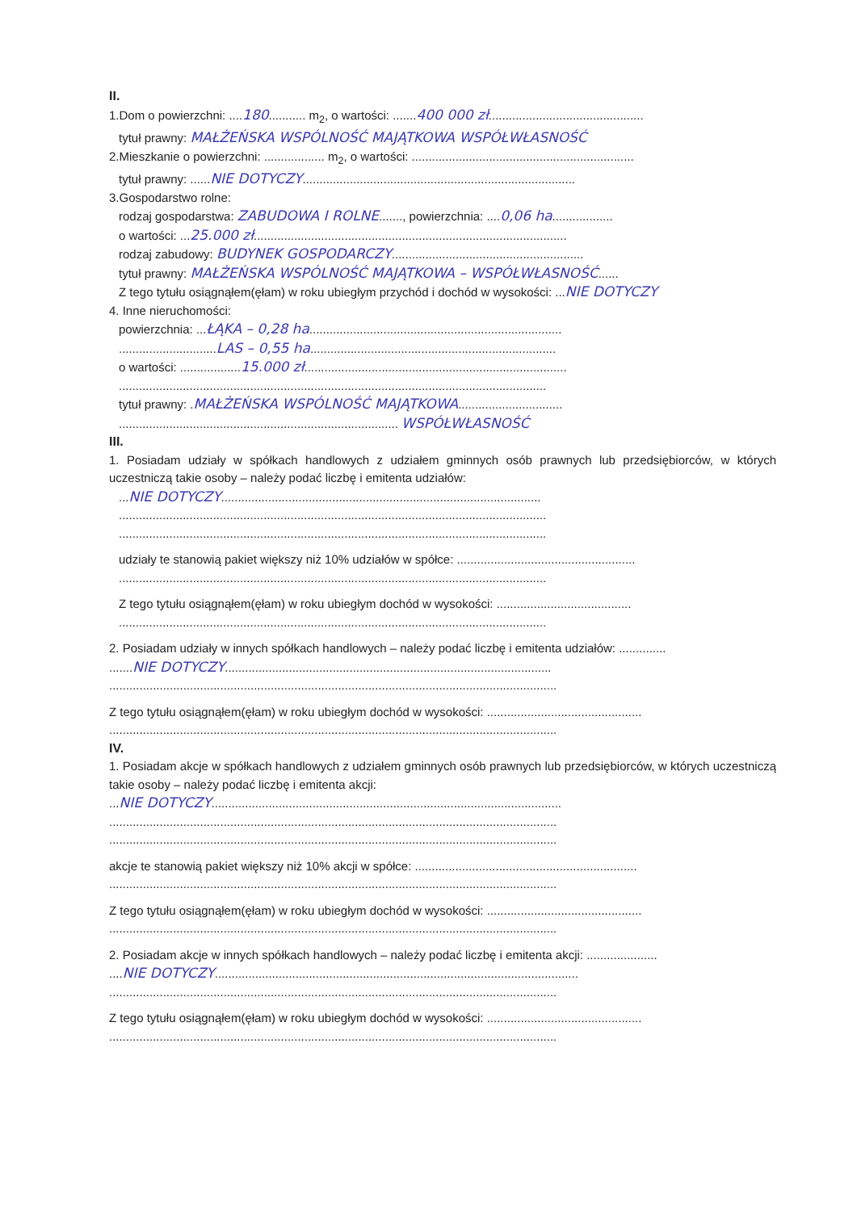II.
1.Dom o powierzchni: ....180........... m<sub>2</sub>, o wartości: .......400 000 zł..............................................
tytuł prawny: MAŁŻEŃSKA WSPÓLNOŚĆ MAJĄTKOWA WSPÓŁWŁASNOŚĆ
2.Mieszkanie o powierzchni: .................. m<sub>2</sub>, o wartości: ..................................................................
tytuł prawny: ......NIE DOTYCZY.................................................................................
3.Gospodarstwo rolne:
rodzaj gospodarstwa: ZABUDOWA I ROLNE......., powierzchnia: ....0,06 ha..................
o wartości: ...25.000 zł.............................................................................................
rodzaj zabudowy: BUDYNEK GOSPODARCZY.........................................................
tytuł prawny: MAŁŻEŃSKA WSPÓLNOŚĆ MAJĄTKOWA – WSPÓŁWŁASNOŚĆ......
Z tego tytułu osiągnąłem(ęłam) w roku ubiegłym przychód i dochód w wysokości: ...NIE DOTYCZY
4. Inne nieruchomości:
powierzchnia: ...ŁĄKA – 0,28 ha...........................................................................
.............................LAS – 0,55 ha.........................................................................
o wartości: ..................15.000 zł..............................................................................
...............................................................................................................................
tytuł prawny: .MAŁŻEŃSKA WSPÓLNOŚĆ MAJĄTKOWA...............................
................................................................................... WSPÓŁWŁASNOŚĆ
III.
1. Posiadam udziały w spółkach handlowych z udziałem gminnych osób prawnych lub przedsiębiorców, w których uczestniczą takie osoby – należy podać liczbę i emitenta udziałów:
...NIE DOTYCZY...............................................................................................
...............................................................................................................................
...............................................................................................................................
udziały te stanowią pakiet większy niż 10% udziałów w spółce: .....................................................
...............................................................................................................................
Z tego tytułu osiągnąłem(ęłam) w roku ubiegłym dochód w wysokości: ........................................
...............................................................................................................................
2. Posiadam udziały w innych spółkach handlowych – należy podać liczbę i emitenta udziałów: ..............
.......NIE DOTYCZY.................................................................................................
.....................................................................................................................................
Z tego tytułu osiągnąłem(ęłam) w roku ubiegłym dochód w wysokości: ..............................................
.....................................................................................................................................
IV.
1. Posiadam akcje w spółkach handlowych z udziałem gminnych osób prawnych lub przedsiębiorców, w których uczestniczą takie osoby – należy podać liczbę i emitenta akcji:
...NIE DOTYCZY........................................................................................................
.....................................................................................................................................
.....................................................................................................................................
akcje te stanowią pakiet większy niż 10% akcji w spółce: ..................................................................
.....................................................................................................................................
Z tego tytułu osiągnąłem(ęłam) w roku ubiegłym dochód w wysokości: ..............................................
.....................................................................................................................................
2. Posiadam akcje w innych spółkach handlowych – należy podać liczbę i emitenta akcji: .....................
....NIE DOTYCZY............................................................................................................
.....................................................................................................................................
Z tego tytułu osiągnąłem(ęłam) w roku ubiegłym dochód w wysokości: ..............................................
.....................................................................................................................................